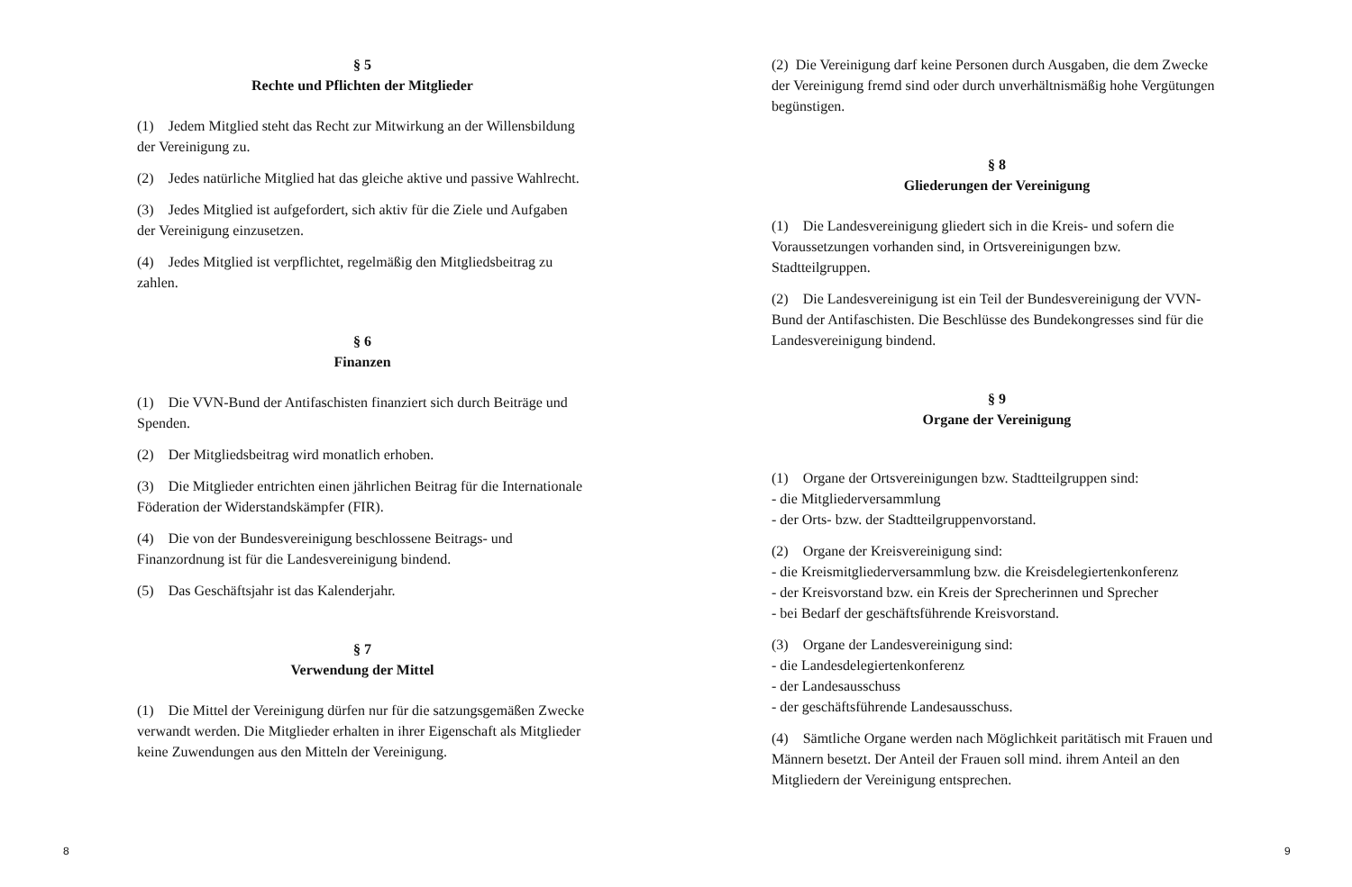§ 5
Rechte und Pflichten der Mitglieder
(1) Jedem Mitglied steht das Recht zur Mitwirkung an der Willensbildung der Vereinigung zu.
(2) Jedes natürliche Mitglied hat das gleiche aktive und passive Wahlrecht.
(3) Jedes Mitglied ist aufgefordert, sich aktiv für die Ziele und Aufgaben der Vereinigung einzusetzen.
(4) Jedes Mitglied ist verpflichtet, regelmäßig den Mitgliedsbeitrag zu zahlen.
§ 6
Finanzen
(1) Die VVN-Bund der Antifaschisten finanziert sich durch Beiträge und Spenden.
(2) Der Mitgliedsbeitrag wird monatlich erhoben.
(3) Die Mitglieder entrichten einen jährlichen Beitrag für die Internationale Föderation der Widerstandskämpfer (FIR).
(4) Die von der Bundesvereinigung beschlossene Beitrags- und Finanzordnung ist für die Landesvereinigung bindend.
(5) Das Geschäftsjahr ist das Kalenderjahr.
§ 7
Verwendung der Mittel
(1) Die Mittel der Vereinigung dürfen nur für die satzungsgemäßen Zwecke verwandt werden. Die Mitglieder erhalten in ihrer Eigenschaft als Mitglieder keine Zuwendungen aus den Mitteln der Vereinigung.
(2) Die Vereinigung darf keine Personen durch Ausgaben, die dem Zwecke der Vereinigung fremd sind oder durch unverhältnismäßig hohe Vergütungen begünstigen.
§ 8
Gliederungen der Vereinigung
(1) Die Landesvereinigung gliedert sich in die Kreis- und sofern die Voraussetzungen vorhanden sind, in Ortsvereinigungen bzw. Stadtteilgruppen.
(2) Die Landesvereinigung ist ein Teil der Bundesvereinigung der VVN-Bund der Antifaschisten. Die Beschlüsse des Bundekongresses sind für die Landesvereinigung bindend.
§ 9
Organe der Vereinigung
(1) Organe der Ortsvereinigungen bzw. Stadtteilgruppen sind:
- die Mitgliederversammlung
- der Orts- bzw. der Stadtteilgruppenvorstand.
(2) Organe der Kreisvereinigung sind:
- die Kreismitgliederversammlung bzw. die Kreisdelegiertenkonferenz
- der Kreisvorstand bzw. ein Kreis der Sprecherinnen und Sprecher
- bei Bedarf der geschäftsführende Kreisvorstand.
(3) Organe der Landesvereinigung sind:
- die Landesdelegiertenkonferenz
- der Landesausschuss
- der geschäftsführende Landesausschuss.
(4) Sämtliche Organe werden nach Möglichkeit paritätisch mit Frauen und Männern besetzt. Der Anteil der Frauen soll mind. ihrem Anteil an den Mitgliedern der Vereinigung entsprechen.
8 9